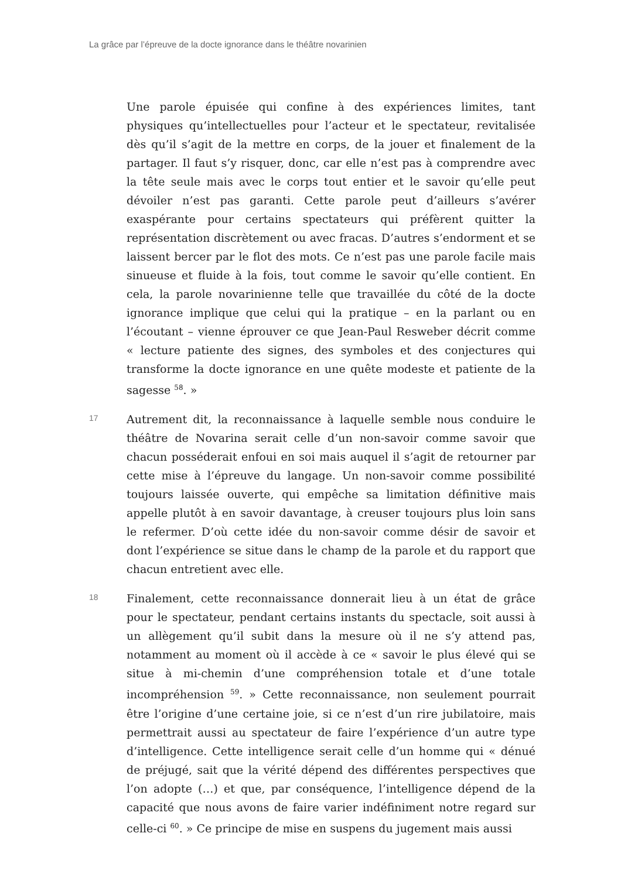La grâce par l’épreuve de la docte ignorance dans le théâtre novarinien
Une parole épuisée qui confine à des expériences limites, tant physiques qu’intellectuelles pour l’acteur et le spectateur, revitalisée dès qu’il s’agit de la mettre en corps, de la jouer et finalement de la partager. Il faut s’y risquer, donc, car elle n’est pas à comprendre avec la tête seule mais avec le corps tout entier et le savoir qu’elle peut dévoiler n’est pas garanti. Cette parole peut d’ailleurs s’avérer exaspérante pour certains spectateurs qui préfèrent quitter la représentation discrètement ou avec fracas. D’autres s’endorment et se laissent bercer par le flot des mots. Ce n’est pas une parole facile mais sinueuse et fluide à la fois, tout comme le savoir qu’elle contient. En cela, la parole novarinienne telle que travaillée du côté de la docte ignorance implique que celui qui la pratique – en la parlant ou en l’écoutant – vienne éprouver ce que Jean-Paul Resweber décrit comme « lecture patiente des signes, des symboles et des conjectures qui transforme la docte ignorance en une quête modeste et patiente de la sagesse <sup>58</sup>. »
17
Autrement dit, la reconnaissance à laquelle semble nous conduire le théâtre de Novarina serait celle d’un non-savoir comme savoir que chacun posséderait enfoui en soi mais auquel il s’agit de retourner par cette mise à l’épreuve du langage. Un non-savoir comme possibilité toujours laissée ouverte, qui empêche sa limitation définitive mais appelle plutôt à en savoir davantage, à creuser toujours plus loin sans le refermer. D’où cette idée du non-savoir comme désir de savoir et dont l’expérience se situe dans le champ de la parole et du rapport que chacun entretient avec elle.
18
Finalement, cette reconnaissance donnerait lieu à un état de grâce pour le spectateur, pendant certains instants du spectacle, soit aussi à un allègement qu’il subit dans la mesure où il ne s’y attend pas, notamment au moment où il accède à ce « savoir le plus élevé qui se situe à mi-chemin d’une compréhension totale et d’une totale incompréhension <sup>59</sup>. » Cette reconnaissance, non seulement pourrait être l’origine d’une certaine joie, si ce n’est d’un rire jubilatoire, mais permettrait aussi au spectateur de faire l’expérience d’un autre type d’intelligence. Cette intelligence serait celle d’un homme qui « dénué de préjugé, sait que la vérité dépend des différentes perspectives que l’on adopte (…) et que, par conséquence, l’intelligence dépend de la capacité que nous avons de faire varier indéfiniment notre regard sur celle-ci <sup>60</sup>. » Ce principe de mise en suspens du jugement mais aussi